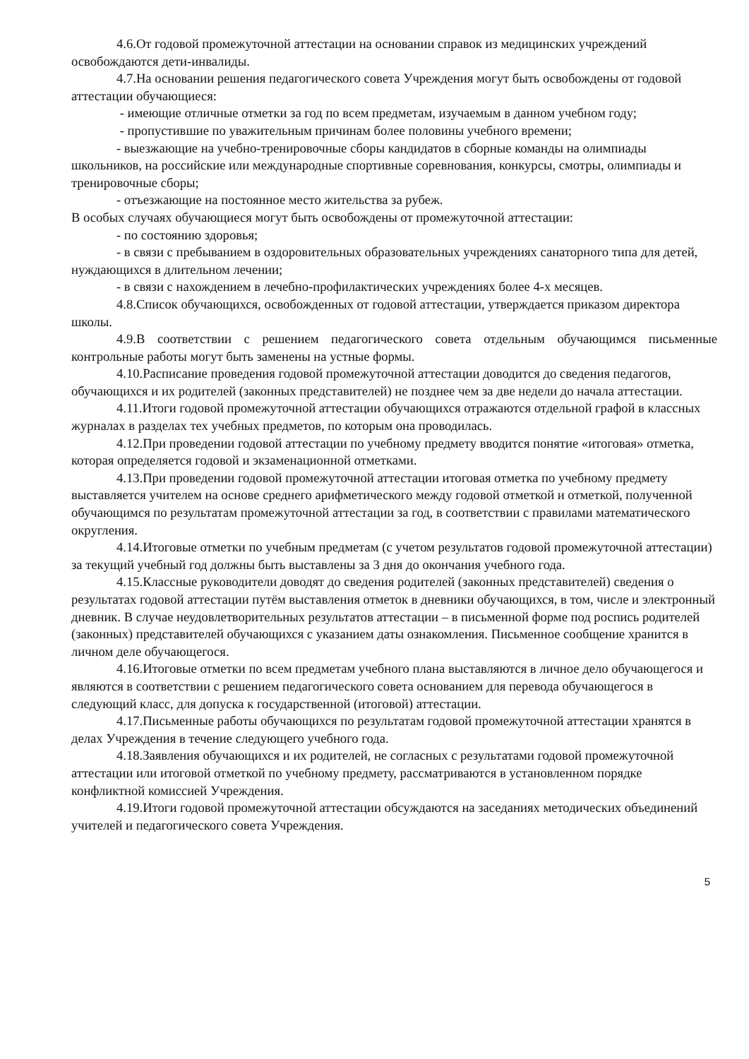4.6.От годовой промежуточной аттестации на основании справок из медицинских учреждений освобождаются дети-инвалиды.
4.7.На основании решения педагогического совета Учреждения могут быть освобождены от годовой аттестации обучающиеся:
- имеющие отличные отметки за год по всем предметам, изучаемым в данном учебном году;
- пропустившие по уважительным причинам более половины учебного времени;
- выезжающие на учебно-тренировочные сборы кандидатов в сборные команды на олимпиады школьников, на российские или международные спортивные соревнования, конкурсы, смотры, олимпиады и тренировочные сборы;
- отъезжающие на постоянное место жительства за рубеж.
В особых случаях обучающиеся могут быть освобождены от промежуточной аттестации:
- по состоянию здоровья;
- в связи с пребыванием в оздоровительных образовательных учреждениях санаторного типа для детей, нуждающихся в длительном лечении;
- в связи с нахождением в лечебно-профилактических учреждениях более 4-х месяцев.
4.8.Список обучающихся, освобожденных от годовой аттестации, утверждается приказом директора школы.
4.9.В соответствии с решением педагогического совета отдельным обучающимся письменные контрольные работы могут быть заменены на устные формы.
4.10.Расписание проведения годовой промежуточной аттестации доводится до сведения педагогов, обучающихся и их родителей (законных представителей) не позднее чем за две недели до начала аттестации.
4.11.Итоги годовой промежуточной аттестации обучающихся отражаются отдельной графой в классных журналах в разделах тех учебных предметов, по которым она проводилась.
4.12.При проведении годовой аттестации по учебному предмету вводится понятие «итоговая» отметка, которая определяется годовой и экзаменационной отметками.
4.13.При проведении годовой промежуточной аттестации итоговая отметка по учебному предмету выставляется учителем на основе среднего арифметического между годовой отметкой и отметкой, полученной обучающимся по результатам промежуточной аттестации за год, в соответствии с правилами математического округления.
4.14.Итоговые отметки по учебным предметам (с учетом результатов годовой промежуточной аттестации) за текущий учебный год должны быть выставлены за 3 дня до окончания учебного года.
4.15.Классные руководители доводят до сведения родителей (законных представителей) сведения о результатах годовой аттестации путём выставления отметок в дневники обучающихся, в том, числе и электронный дневник. В случае неудовлетворительных результатов аттестации – в письменной форме под роспись родителей (законных) представителей обучающихся с указанием даты ознакомления. Письменное сообщение хранится в личном деле обучающегося.
4.16.Итоговые отметки по всем предметам учебного плана выставляются в личное дело обучающегося и являются в соответствии с решением педагогического совета основанием для перевода обучающегося в следующий класс, для допуска к государственной (итоговой) аттестации.
4.17.Письменные работы обучающихся по результатам годовой промежуточной аттестации хранятся в делах Учреждения в течение следующего учебного года.
4.18.Заявления обучающихся и их родителей, не согласных с результатами годовой промежуточной аттестации или итоговой отметкой по учебному предмету, рассматриваются в установленном порядке конфликтной комиссией Учреждения.
4.19.Итоги годовой промежуточной аттестации обсуждаются на заседаниях методических объединений учителей и педагогического совета Учреждения.
5